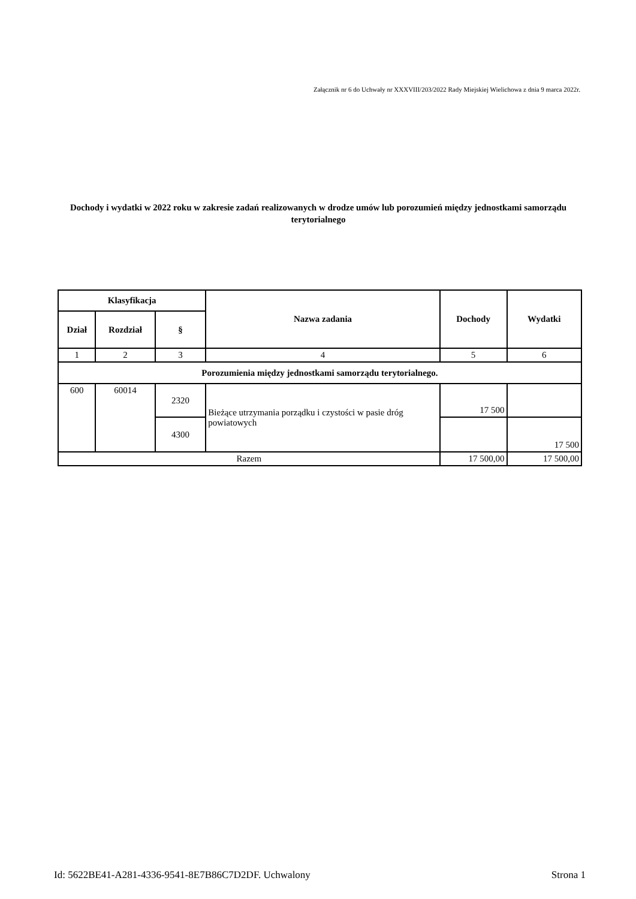Załącznik nr 6 do Uchwały nr XXXVIII/203/2022 Rady Miejskiej Wielichowa z dnia 9 marca 2022r.
Dochody i wydatki w 2022 roku w zakresie zadań realizowanych w drodze umów lub porozumień między jednostkami samorządu terytorialnego
| Klasyfikacja | | | Nazwa zadania | Dochody | Wydatki |
| --- | --- | --- | --- | --- | --- |
| Dział | Rozdział | § | | | |
| 1 | 2 | 3 | 4 | 5 | 6 |
| Porozumienia między jednostkami samorządu terytorialnego. | | | | | |
| 600 | 60014 | 2320 | Bieżące utrzymania porządku i czystości w pasie dróg powiatowych | 17 500 | |
| | | 4300 | | | 17 500 |
| Razem | | | | 17 500,00 | 17 500,00 |
Id: 5622BE41-A281-4336-9541-8E7B86C7D2DF. Uchwalony Strona 1